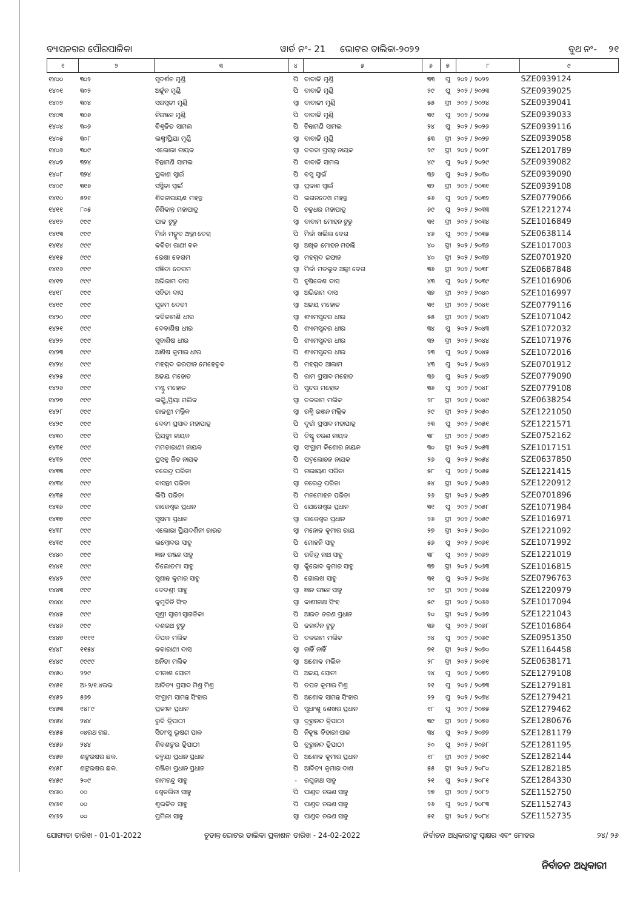ବ୍ୟାସନଗର ପୌରପାଳିକା ୱାର୍ଡ ନଂ- 21 ଭୋଟର ତାଲିକା-୨୦୨୨ ବୁଥ ନଂ- ୨୧
| ୧ | ୨ | ୩ | ୪ | ୫ | ୬ | ୭ | ୮ | ୯ |
| --- | --- | --- | --- | --- | --- | --- | --- | --- |
| ୧୪୦୦ | ୩୦୨ | ସୁଦର୍ଶନ ମୁଣ୍ଡି | ପି | ବାବାଜି ମୁଣ୍ଡି | ୩୩ | ପୁ | ୨୦୨ / ୨୦୨୨ | SZE0939124 |
| ୧୪୦୧ | ୩୦୨ | ଅର୍ଜୁନ ମୁଣ୍ଡି | ପି | ବାବାଜି ମୁଣ୍ଡି | ୨୯ | ପୁ | ୨୦୨ / ୨୦୨୩ | SZE0939025 |
| ୧୪୦୨ | ୩୦୪ | ସରସ୍ୱତୀ ମୁଣ୍ଡି | ସ୍ୱା | ବାବାଜୀ ମୁଣ୍ଡି | ୫୫ | ସ୍ତ୍ରୀ | ୨୦୨ / ୨୦୨୪ | SZE0939041 |
| ୧୪୦୩ | ୩୦୬ | ନିରଞ୍ଜନ ମୁଣ୍ଡି | ପି | ବାବାଜି ମୁଣ୍ଡି | ୩୧ | ପୁ | ୨୦୨ / ୨୦୨୫ | SZE0939033 |
| ୧୪୦୪ | ୩୦୬ | ବିଶ୍ୱଜିତ ସାମଲ | ପି | ଚିନ୍ତାମଣି ସାମଲ | ୨୪ | ପୁ | ୨୦୨ / ୨୦୨୬ | SZE0939116 |
| ୧୪୦୫ | ୩୦୮ | ଲକ୍ଷ୍ମୀପ୍ରିୟା ମୁଣ୍ଡି | ସ୍ୱା | ବାବାଜି ମୁଣ୍ଡି | ୫୩ | ସ୍ତ୍ରୀ | ୨୦୨ / ୨୦୨୭ | SZE0939058 |
| ୧୪୦୬ | ୩୦୯ | ଏଲୋରା ନାୟକ | ସ୍ୱା | ବରଦା ପ୍ରସନ୍ନ ନାୟକ | ୨୯ | ସ୍ତ୍ରୀ | ୨୦୨ / ୨୦୨୮ | SZE1201789 |
| ୧୪୦୭ | ୩୨୪ | ଚିନ୍ତାମଣି ସାମଲ | ପି | ବାବାଜି ସାମଲ | ୪୯ | ପୁ | ୨୦୨ / ୨୦୨୯ | SZE0939082 |
| ୧୪୦୮ | ୩୨୪ | ପ୍ରକାଶ ସ୍ୱାଇଁ | ପି | ବସୁ ସ୍ୱାଇଁ | ୩୬ | ପୁ | ୨୦୨ / ୨୦୩୦ | SZE0939090 |
| ୧୪୦୯ | ୩୧୬ | ସସ୍ମିତା ସ୍ୱାଇଁ | ସ୍ୱା | ପ୍ରକାଶ ସ୍ୱାଇଁ | ୩୨ | ସ୍ତ୍ରୀ | ୨୦୨ / ୨୦୩୧ | SZE0939108 |
| ୧୪୧୦ | ୫୨୧ | ଶିବନାରାୟଣ ମହନ୍ତ | ପି | ଲଗନଦେଓ ମହନ୍ତ | ୫୬ | ପୁ | ୨୦୨ / ୨୦୩୨ | SZE0779066 |
| ୧୪୧୧ | ୮୦୫ | ନିଶିକାନ୍ତ ମହାପାତ୍ର | ପି | ଚକ୍ରଧର ମହାପାତ୍ର | ୬୯ | ପୁ | ୨୦୨ / ୨୦୩୩ | SZE1221274 |
| ୧୪୧୨ | ୯୯୯ | ପାଜ ଟୁଡୁ | ସ୍ୱା | ବାବାମ ମୋହନ ଟୁଡୁ | ୩୧ | ସ୍ତ୍ରୀ | ୨୦୨ / ୨୦୩୪ | SZE1016849 |
| ୧୪୧୩ | ୯୯୯ | ମିର୍ଜା ମତ୍ଲୁବ ଅଲ୍ଲୀ ବେଗ୍ | ପି | ମିର୍ଜା ଖଲିଲ ବେଗ | ୪୬ | ପୁ | ୨୦୨ / ୨୦୩୫ | SZE0638114 |
| ୧୪୧୪ | ୯୯୯ | କବିତା ରାଣୀ ବକ | ସ୍ୱା | ଅଖିଳ ମୋହନ ମହାନ୍ତି | ୪୦ | ସ୍ତ୍ରୀ | ୨୦୨ / ୨୦୩୬ | SZE1017003 |
| ୧୪୧୫ | ୯୯୯ | ରେଖା ବେଗମ | ସ୍ୱା | ମହମ୍ମଦ ଇଫାନ | ୪୦ | ସ୍ତ୍ରୀ | ୨୦୨ / ୨୦୩୭ | SZE0701920 |
| ୧୪୧୬ | ୯୯୯ | ସଞ୍ଜିଦା ବେଗମ | ସ୍ୱା | ମିର୍ଜା ମତଲୁବ ଅଲ୍ଲୀ ବେଗ | ୩୬ | ସ୍ତ୍ରୀ | ୨୦୨ / ୨୦୩୮ | SZE0687848 |
| ୧୪୧୭ | ୯୯୯ | ଅଭିରାମ ଦାସ | ପି | ହୃଷିକେଶ ଦାସ | ୪୩ | ପୁ | ୨୦୨ / ୨୦୩୯ | SZE1016906 |
| ୧୪୧୮ | ୯୯୯ | ସବିତା ଦାସ | ସ୍ୱା | ଅଭିରାମ ଦାସ | ୩୭ | ସ୍ତ୍ରୀ | ୨୦୨ / ୨୦୪୦ | SZE1016997 |
| ୧୪୧୯ | ୯୯୯ | ପୁନମ ଦେବୀ | ସ୍ୱା | ଅଜୟ ମହୋତ | ୩୧ | ସ୍ତ୍ରୀ | ୨୦୨ / ୨୦୪୧ | SZE0779116 |
| ୧୪୨୦ | ୯୯୯ | କବିତାମଣି ଧୀର | ସ୍ୱା | ଶ୍ୟାମସୁନ୍ଦର ଧୀର | ୫୫ | ସ୍ତ୍ରୀ | ୨୦୨ / ୨୦୪୨ | SZE1071042 |
| ୧୪୨୧ | ୯୯୯ | ଦେବାଶିଷ ଧୀର | ପି | ଶ୍ୟାମସୁନ୍ଦର ଧୀର | ୩୪ | ପୁ | ୨୦୨ / ୨୦୪୩ | SZE1072032 |
| ୧୪୨୨ | ୯୯୯ | ସୁବାଶିଷ ଧୀର | ପି | ଶ୍ୟାମସୁନ୍ଦର ଧୀର | ୩୨ | ସ୍ତ୍ରୀ | ୨୦୨ / ୨୦୪୪ | SZE1071976 |
| ୧୪୨୩ | ୯୯୯ | ଆଶିଷ କୁମାର ଧୀର | ପି | ଶ୍ୟାମସୁନ୍ଦର ଧୀର | ୨୩ | ପୁ | ୨୦୨ / ୨୦୪୫ | SZE1072016 |
| ୧୪୨୪ | ୯୯୯ | ମହମ୍ମଦ ଇରଫାନ ମେହେବୁବ | ପି | ମହମ୍ମଦ ଆଲାମ | ୪୩ | ପୁ | ୨୦୨ / ୨୦୪୬ | SZE0701912 |
| ୧୪୨୫ | ୯୯୯ | ଅଜୟ ମହୋତ | ପି | ରାମ ପ୍ରସାଦ ମହୋତ | ୩୬ | ପୁ | ୨୦୨ / ୨୦୪୭ | SZE0779090 |
| ୧୪୨୬ | ୯୯୯ | ମଣ୍ଟୁ ମହୋତ | ପି | ସୁନ୍ଦର ମହୋତ | ୩୬ | ପୁ | ୨୦୨ / ୨୦୪୮ | SZE0779108 |
| ୧୪୨୭ | ୯୯୯ | ଲକ୍ଷ୍ମିପ୍ରିୟା ମଲିକ | ସ୍ୱା | ବଳରାମ ମଲିକ | ୨୮ | ସ୍ତ୍ରୀ | ୨୦୨ / ୨୦୪୯ | SZE0638254 |
| ୧୪୨୮ | ୯୯୯ | ରାଜଶ୍ରୀ ମଲ୍ଲିକ | ସ୍ୱା | ରଶ୍ମି ରଞ୍ଜନ ମଲ୍ଲିକ | ୨୯ | ସ୍ତ୍ରୀ | ୨୦୨ / ୨୦୫୦ | SZE1221050 |
| ୧୪୨୯ | ୯୯୯ | ଦେବୀ ପ୍ରସାଦ ମହାପାତ୍ର | ପି | ଦୁର୍ଗା ପ୍ରସାଦ ମହାପାତ୍ର | ୨୩ | ପୁ | ୨୦୨ / ୨୦୫୧ | SZE1221571 |
| ୧୪୩୦ | ୯୯୯ | ପ୍ରିୟଙ୍କା ନାୟକ | ପି | ବିଷ୍ଣୁ ଚରଣ ନାୟକ | ୩୮ | ସ୍ତ୍ରୀ | ୨୦୨ / ୨୦୫୨ | SZE0752162 |
| ୧୪୩୧ | ୯୯୯ | ମମତାରାଣୀ ନାୟକ | ସ୍ୱା | ସଂଗ୍ରାମ କିଶୋର ନାୟକ | ୩୦ | ସ୍ତ୍ରୀ | ୨୦୨ / ୨୦୫୩ | SZE1017151 |
| ୧୪୩୨ | ୯୯୯ | ପ୍ରସନ୍ନ ଜିତ ନାୟକ | ପି | ପଦ୍ମଲୋଚନ ନାୟକ | ୨୬ | ପୁ | ୨୦୨ / ୨୦୫୪ | SZE0637850 |
| ୧୪୩୩ | ୯୯୯ | ନରେନ୍ଦ୍ର ପରିଡା | ପି | ନାରାୟଣ ପରିଡା | ୫୮ | ପୁ | ୨୦୨ / ୨୦୫୫ | SZE1221415 |
| ୧୪୩୪ | ୯୯୯ | ବାସନ୍ତୀ ପରିଡା | ସ୍ୱା | ନରେନ୍ଦ୍ର ପରିଡା | ୫୪ | ସ୍ତ୍ରୀ | ୨୦୨ / ୨୦୫୬ | SZE1220912 |
| ୧୪୩୫ | ୯୯୯ | ଲିପି ପରିଡା | ପି | ମନମୋହନ ପରିଡା | ୨୬ | ସ୍ତ୍ରୀ | ୨୦୨ / ୨୦୫୭ | SZE0701896 |
| ୧୪୩୬ | ୯୯୯ | ରାଜେଶ୍ୱର ପ୍ରଧାନ | ପି | ଯୋଗେଶ୍ୱର ପ୍ରଧାନ | ୩୧ | ପୁ | ୨୦୨ / ୨୦୫୮ | SZE1071984 |
| ୧୪୩୭ | ୯୯୯ | ସୁଷମା ପ୍ରଧାନ | ସ୍ୱା | ରାଜେଶ୍ୱର ପ୍ରଧାନ | ୨୬ | ସ୍ତ୍ରୀ | ୨୦୨ / ୨୦୫୯ | SZE1016971 |
| ୧୪୩୮ | ୯୯୯ | ଏଲୋରା ପ୍ରିୟଦର୍ଶିନୀ ରାଉତ | ସ୍ୱା | ମନୋଜ କୁମାର ରାୟ | ୨୭ | ସ୍ତ୍ରୀ | ୨୦୨ / ୨୦୬୦ | SZE1221092 |
| ୧୪୩୯ | ୯୯୯ | ଲମ୍ବୋଦର ସାହୁ | ପି | ମୋହନି ସାହୁ | ୫୬ | ପୁ | ୨୦୨ / ୨୦୬୧ | SZE1071992 |
| ୧୪୪୦ | ୯୯୯ | ଜ୍ଞାନ ରଞ୍ଜନ ସାହୁ | ପି | ରବିନ୍ଦ୍ର ନାଥ ସାହୁ | ୩୮ | ପୁ | ୨୦୨ / ୨୦୬୨ | SZE1221019 |
| ୧୪୪୧ | ୯୯୯ | ତିଲୋତମା ସାହୁ | ସ୍ୱା | କ୍ଷିରୋଦ କୁମାର ସାହୁ | ୩୭ | ସ୍ତ୍ରୀ | ୨୦୨ / ୨୦୬୩ | SZE1016815 |
| ୧୪୪୨ | ୯୯୯ | ସୁଶାନ୍ତ କୁମାର ସାହୁ | ପି | ଗୋଲଖ ସାହୁ | ୩୧ | ପୁ | ୨୦୨ / ୨୦୬୪ | SZE0796763 |
| ୧୪୪୩ | ୯୯୯ | ଦେବଶ୍ରୀ ସାହୁ | ସ୍ୱା | ଜ୍ଞାନ ରଞ୍ଜନ ସାହୁ | ୨୯ | ସ୍ତ୍ରୀ | ୨୦୨ / ୨୦୬୫ | SZE1220979 |
| ୧୪୪୪ | ୯୯୯ | କୁମୁଦିନି ସିଂହ | ସ୍ୱା | କାଶୀନାଥ ସିଂହ | ୫୯ | ସ୍ତ୍ରୀ | ୨୦୨ / ୨୦୬୬ | SZE1017094 |
| ୧୪୪୫ | ୯୯୯ | ସୁଶ୍ରୀ ସ୍ୱାତୀ ସ୍ୱାଗତିକା | ପି | ଆରତ ଚରଣ ପ୍ରଧାନ | ୨୦ | ସ୍ତ୍ରୀ | ୨୦୨ / ୨୦୬୭ | SZE1221043 |
| ୧୪୪୬ | ୯୯୯ | ଦଶରଥ ଟୁଡୁ | ପି | ଜନାର୍ଦନ ଟୁଡୁ | ୩୬ | ପୁ | ୨୦୨ / ୨୦୬୮ | SZE1016864 |
| ୧୪୪୭ | ୧୧୧୧ | ଦିପକ ମଲିକ | ପି | ବଳରାମ ମଲିକ | ୨୪ | ପୁ | ୨୦୨ / ୨୦୬୯ | SZE0951350 |
| ୧୪୪୮ | ୧୧୫୪ | ଜବାରାଣୀ ଦାସ | ସ୍ୱା | ନାହିଁ ନାହିଁ | ୭୧ | ସ୍ତ୍ରୀ | ୨୦୨ / ୨୦୭୦ | SZE1164458 |
| ୧୪୪୯ | ୯୯୯୯ | ଅନିତା ମଲିକ | ସ୍ୱା | ଅଶୋକ ମଲିକ | ୨୮ | ସ୍ତ୍ରୀ | ୨୦୨ / ୨୦୭୧ | SZE0638171 |
| ୧୪୫୦ | ୨୨୯ | ବୀକାଶ ସୋନୀ | ପି | ଅଜୟ ସୋନୀ | ୨୪ | ପୁ | ୨୦୨ / ୨୦୭୨ | SZE1279108 |
| ୧୪୫୧ | ଆ-୨/୧.୪ରଭ | ଆଦିତ୍ୟ ପ୍ରସାଦ ମିଶ୍ର ମିଶ୍ର | ପି | ତପନ କୁମାର ମିଶ୍ର | ୨୧ | ପୁ | ୨୦୨ / ୨୦୭୩ | SZE1279181 |
| ୧୪୫୨ | ୫୬୭ | ସଂଗ୍ରାମ ସାମନ୍ତ ସିଂହାର | ପି | ଅଶୋକ ସାମନ୍ତ ସିଂହାର | ୨୨ | ପୁ | ୨୦୨ / ୨୦୭୪ | SZE1279421 |
| ୧୪୫୩ | ୧୪୮୯ | ପ୍ରତୀକ ପ୍ରଧାନ | ପି | ସୁଧାଂଶୁ ଶେଖର ପ୍ରଧାନ | ୧୮ | ପୁ | ୨୦୨ / ୨୦୭୫ | SZE1279462 |
| ୧୪୫୪ | ୨୪୪ | ରୁବି ତ୍ରିପାଠୀ | ସ୍ୱା | ବ୍ରହ୍ମାନନ୍ଦ ତ୍ରିପାଠୀ | ୩୯ | ସ୍ତ୍ରୀ | ୨୦୨ / ୨୦୭୬ | SZE1280676 |
| ୧୪୫୫ | ୦୪ରଥ ଗଛ. | ସିତାଂସୁ ଭୂଷଣ ପାଳ | ପି | ନିକୁଞ୍ଜ ବିହାରୀ ପାଳ | ୩୪ | ପୁ | ୨୦୨ / ୨୦୭୭ | SZE1281179 |
| ୧୪୫୬ | ୨୪୪ | ଶିବଶଙ୍କର ତ୍ରିପାଠୀ | ପି | ବ୍ରହ୍ମାନନ୍ଦ ତ୍ରିପାଠୀ | ୨୦ | ପୁ | ୨୦୨ / ୨୦୭୮ | SZE1281195 |
| ୧୪୫୭ | ଶଙ୍କରଷର ଛକ. | ତନ୍ମୟା ପ୍ରଧାନ ପ୍ରଧାନ | ପି | ଅଶୋକ କୁମାର ପ୍ରଧାନ | ୧୮ | ସ୍ତ୍ରୀ | ୨୦୨ / ୨୦୭୯ | SZE1282144 |
| ୧୪୫୮ | ଶଙ୍କରଷର ଛକ. | ରଞ୍ଜିତା ପ୍ରଧାନ ପ୍ରଧାନ | ପି | ଆଦିତ୍ୟ କୁମାର ଦାଶ | ୫୫ | ସ୍ତ୍ରୀ | ୨୦୨ / ୨୦୮୦ | SZE1282185 |
| ୧୪୫୯ | ୨୦୯ | ରାମଚନ୍ଦ୍ର ସାହୁ | - | ରଘୁନାଥ ସାହୁ | ୨୧ | ପୁ | ୨୦୨ / ୨୦୮୧ | SZE1284330 |
| ୧୪୬୦ | ୦୦ | ଶ୍ୱେତଲିନା ସାହୁ | ପି | ପାଣ୍ଡବ ଚରଣ ସାହୁ | ୨୭ | ସ୍ତ୍ରୀ | ୨୦୨ / ୨୦୮୨ | SZE1152750 |
| ୧୪୬୧ | ୦୦ | ଶୁଭଜିତ ସାହୁ | ପି | ପାଣ୍ଡବ ଚରଣ ସାହୁ | ୨୬ | ପୁ | ୨୦୨ / ୨୦୮୩ | SZE1152743 |
| ୧୪୬୨ | ୦୦ | ପ୍ରମିଳା ସାହୁ | ସ୍ୱା | ପାଣ୍ଡବ ଚରଣ ସାହୁ | ୫୧ | ସ୍ତ୍ରୀ | ୨୦୨ / ୨୦୮୪ | SZE1152735 |
ଯୋଗ୍ୟତା ତାରିଖ - 01-01-2022 ଚୁଡାନ୍ତ ଭୋଟର ତାଲିକା ପ୍ରକାଶନ ତାରିଖ - 24-02-2022 ନିର୍ବାଚନ ଅଧିକାରୀଙ୍କ ସ୍ୱାକ୍ଷର ଏବଂ ମୋହର ୨୪/ ୨୬
ନିର୍ବାଚନ ଅଧିକାରୀ